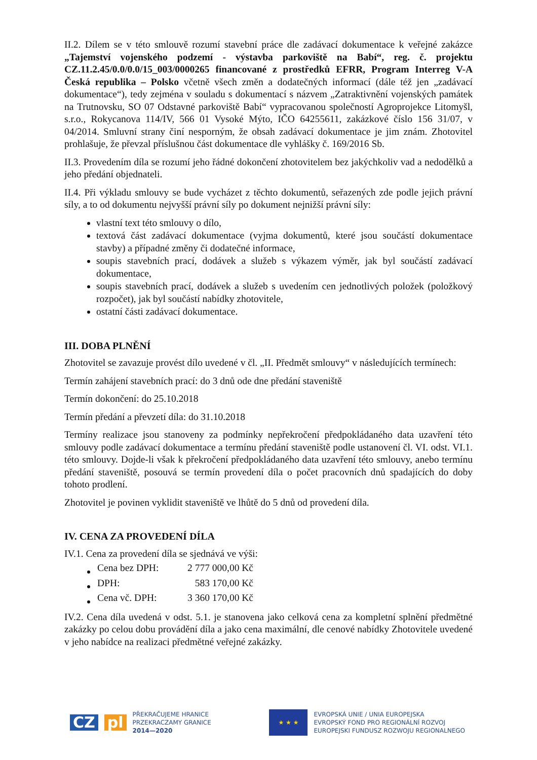II.2. Dílem se v této smlouvě rozumí stavební práce dle zadávací dokumentace k veřejné zakázce „Tajemství vojenského podzemí - výstavba parkoviště na Babí“, reg. č. projektu CZ.11.2.45/0.0/0.0/15_003/0000265 financované z prostředků EFRR, Program Interreg V-A Česká republika – Polsko včetně všech změn a dodatečných informací (dále též jen „zadávací dokumentace“), tedy zejména v souladu s dokumentací s názvem „Zatraktivnění vojenských památek na Trutnovsku, SO 07 Odstavné parkoviště Babí“ vypracovanou společností Agroprojekce Litomyšl, s.r.o., Rokycanova 114/IV, 566 01 Vysoké Mýto, IČO 64255611, zakázkové číslo 156 31/07, v 04/2014. Smluvní strany činí nesporným, že obsah zadávací dokumentace je jim znám. Zhotovitel prohlašuje, že převzal příslušnou část dokumentace dle vyhlášky č. 169/2016 Sb.
II.3. Provedením díla se rozumí jeho řádné dokončení zhotovitelem bez jakýchkoliv vad a nedodělků a jeho předání objednateli.
II.4. Při výkladu smlouvy se bude vycházet z těchto dokumentů, seřazených zde podle jejich právní síly, a to od dokumentu nejvyšší právní síly po dokument nejnižší právní síly:
vlastní text této smlouvy o dílo,
textová část zadávací dokumentace (vyjma dokumentů, které jsou součástí dokumentace stavby) a případné změny či dodatečné informace,
soupis stavebních prací, dodávek a služeb s výkazem výměr, jak byl součástí zadávací dokumentace,
soupis stavebních prací, dodávek a služeb s uvedením cen jednotlivých položek (položkový rozpočet), jak byl součástí nabídky zhotovitele,
ostatní části zadávací dokumentace.
III. DOBA PLNĚNÍ
Zhotovitel se zavazuje provést dílo uvedené v čl. „II. Předmět smlouvy“ v následujících termínech:
Termín zahájení stavebních prací: do 3 dnů ode dne předání staveniště
Termín dokončení: do 25.10.2018
Termín předání a převzetí díla: do 31.10.2018
Termíny realizace jsou stanoveny za podmínky nepřekročení předpokládaného data uzavření této smlouvy podle zadávací dokumentace a termínu předání staveniště podle ustanovení čl. VI. odst. VI.1. této smlouvy. Dojde-li však k překročení předpokládaného data uzavření této smlouvy, anebo termínu předání staveniště, posouvá se termín provedení díla o počet pracovních dnů spadajících do doby tohoto prodlení.
Zhotovitel je povinen vyklidit staveniště ve lhůtě do 5 dnů od provedení díla.
IV. CENA ZA PROVEDENÍ DÍLA
IV.1. Cena za provedení díla se sjednává ve výši:
| Cena bez DPH: | 2 777 000,00 Kč |
| DPH: | 583 170,00 Kč |
| Cena vč. DPH: | 3 360 170,00 Kč |
IV.2. Cena díla uvedená v odst. 5.1. je stanovena jako celková cena za kompletní splnění předmětné zakázky po celou dobu provádění díla a jako cena maximální, dle cenové nabídky Zhotovitele uvedené v jeho nabídce na realizaci předmětné veřejné zakázky.
CZ pl
PŘEKRAČUJEME HRANICE
PRZEKRACZAMY GRANICE
2014—2020
★ ★ ★
EVROPSKÁ UNIE / UNIA EUROPEJSKA
EVROPSKÝ FOND PRO REGIONÁLNÍ ROZVOJ
EUROPEJSKI FUNDUSZ ROZWOJU REGIONALNEGO